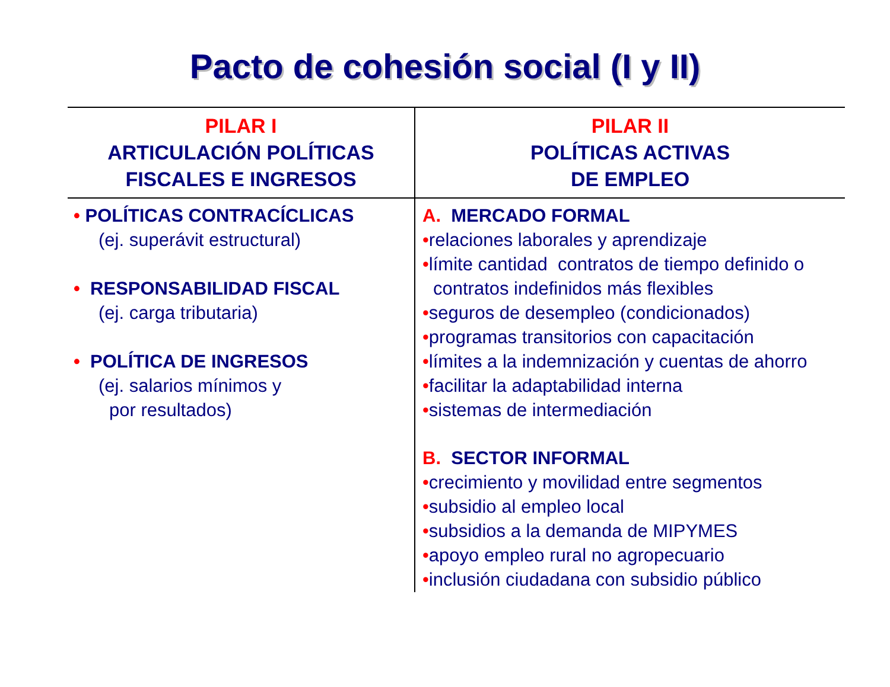Pacto de cohesión social (I y II)
| PILAR I ARTICULACIÓN POLÍTICAS FISCALES E INGRESOS | PILAR II POLÍTICAS ACTIVAS DE EMPLEO |
| --- | --- |
| • POLÍTICAS CONTRACÍCLICAS (ej. superávit estructural) • RESPONSABILIDAD FISCAL (ej. carga tributaria) • POLÍTICA DE INGRESOS (ej. salarios mínimos y por resultados) | A. MERCADO FORMAL • relaciones laborales y aprendizaje • límite cantidad contratos de tiempo definido o contratos indefinidos más flexibles • seguros de desempleo (condicionados) • programas transitorios con capacitación • límites a la indemnización y cuentas de ahorro • facilitar la adaptabilidad interna • sistemas de intermediación B. SECTOR INFORMAL • crecimiento y movilidad entre segmentos • subsidio al empleo local • subsidios a la demanda de MIPYMES • apoyo empleo rural no agropecuario • inclusión ciudadana con subsidio público |